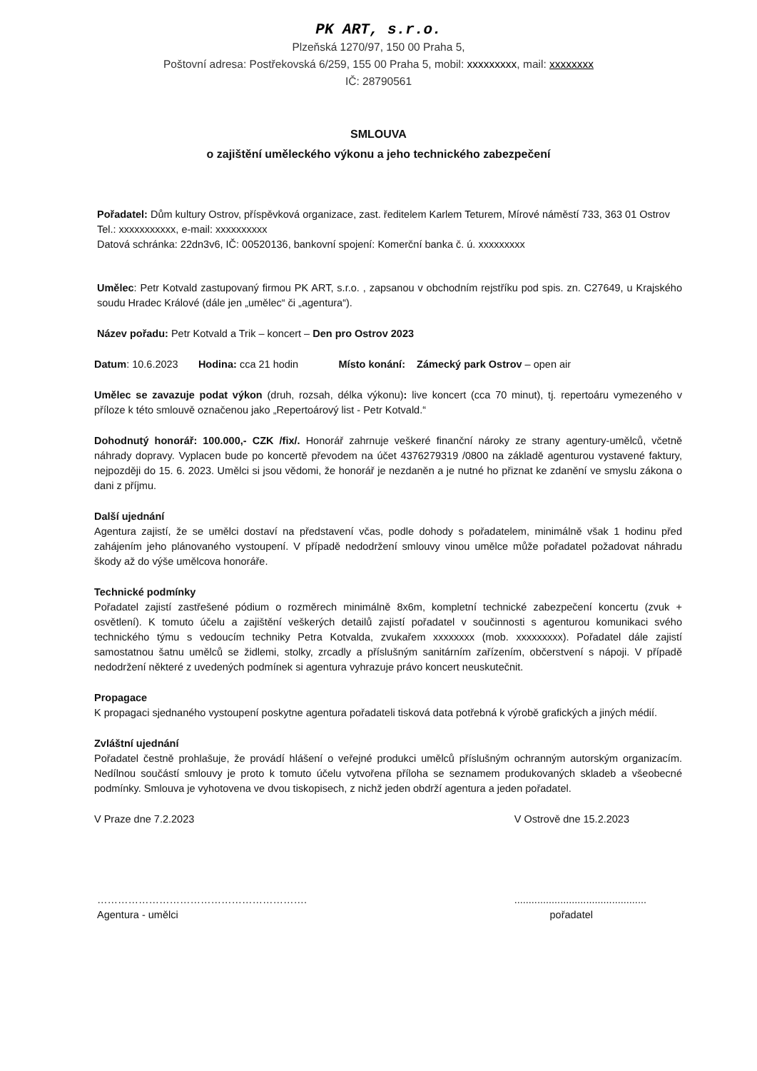PK ART, s.r.o.
Plzeňská 1270/97, 150 00 Praha 5,
Poštovní adresa: Postřekovská 6/259, 155 00 Praha 5, mobil: xxxxxxxxx, mail: xxxxxxxx
IČ: 28790561
SMLOUVA
o zajištění uměleckého výkonu a jeho technického zabezpečení
Pořadatel: Dům kultury Ostrov, příspěvková organizace, zast. ředitelem Karlem Teturem, Mírové náměstí 733, 363 01 Ostrov
Tel.: xxxxxxxxxxx, e-mail: xxxxxxxxxx
Datová schránka: 22dn3v6, IČ: 00520136, bankovní spojení: Komerční banka č. ú. xxxxxxxxx
Umělec: Petr Kotvald zastupovaný firmou PK ART, s.r.o. , zapsanou v obchodním rejstříku pod spis. zn. C27649, u Krajského soudu Hradec Králové (dále jen „umělec“ či „agentura“).
Název pořadu: Petr Kotvald a Trik – koncert – Den pro Ostrov 2023
Datum: 10.6.2023 Hodina: cca 21 hodin Místo konání: Zámecký park Ostrov – open air
Umělec se zavazuje podat výkon (druh, rozsah, délka výkonu): live koncert (cca 70 minut), tj. repertoáru vymezeného v příloze k této smlouvě označenou jako „Repertoárový list - Petr Kotvald.“
Dohodnutý honorář: 100.000,- CZK /fix/. Honorář zahrnuje veškeré finanční nároky ze strany agentury-umělců, včetně náhrady dopravy. Vyplacen bude po koncertě převodem na účet 4376279319 /0800 na základě agenturou vystavené faktury, nejpozději do 15. 6. 2023. Umělci si jsou vědomi, že honorář je nezdaněn a je nutné ho přiznat ke zdanění ve smyslu zákona o dani z příjmu.
Další ujednání
Agentura zajistí, že se umělci dostaví na představení včas, podle dohody s pořadatelem, minimálně však 1 hodinu před zahájením jeho plánovaného vystoupení. V případě nedodržení smlouvy vinou umělce může pořadatel požadovat náhradu škody až do výše umělcova honoráře.
Technické podmínky
Pořadatel zajistí zastřešené pódium o rozměrech minimálně 8x6m, kompletní technické zabezpečení koncertu (zvuk + osvětlení). K tomuto účelu a zajištění veškerých detailů zajistí pořadatel v součinnosti s agenturou komunikaci svého technického týmu s vedoucím techniky Petra Kotvalda, zvukařem xxxxxxxx (mob. xxxxxxxxx). Pořadatel dále zajistí samostatnou šatnu umělců se židlemi, stolky, zrcadly a příslušným sanitárním zařízením, občerstvení s nápoji. V případě nedodržení některé z uvedených podmínek si agentura vyhrazuje právo koncert neuskutečnit.
Propagace
K propagaci sjednaného vystoupení poskytne agentura pořadateli tisková data potřebná k výrobě grafických a jiných médií.
Zvláštní ujednání
Pořadatel čestně prohlašuje, že provádí hlášení o veřejné produkci umělců příslušným ochranným autorským organizacím. Nedílnou součástí smlouvy je proto k tomuto účelu vytvořena příloha se seznamem produkovaných skladeb a všeobecné podmínky. Smlouva je vyhotovena ve dvou tiskopisech, z nichž jeden obdrží agentura a jeden pořadatel.
V Praze dne 7.2.2023 V Ostrově dne 15.2.2023
……………………………………………………...............................................
Agentura - umělci pořadatel